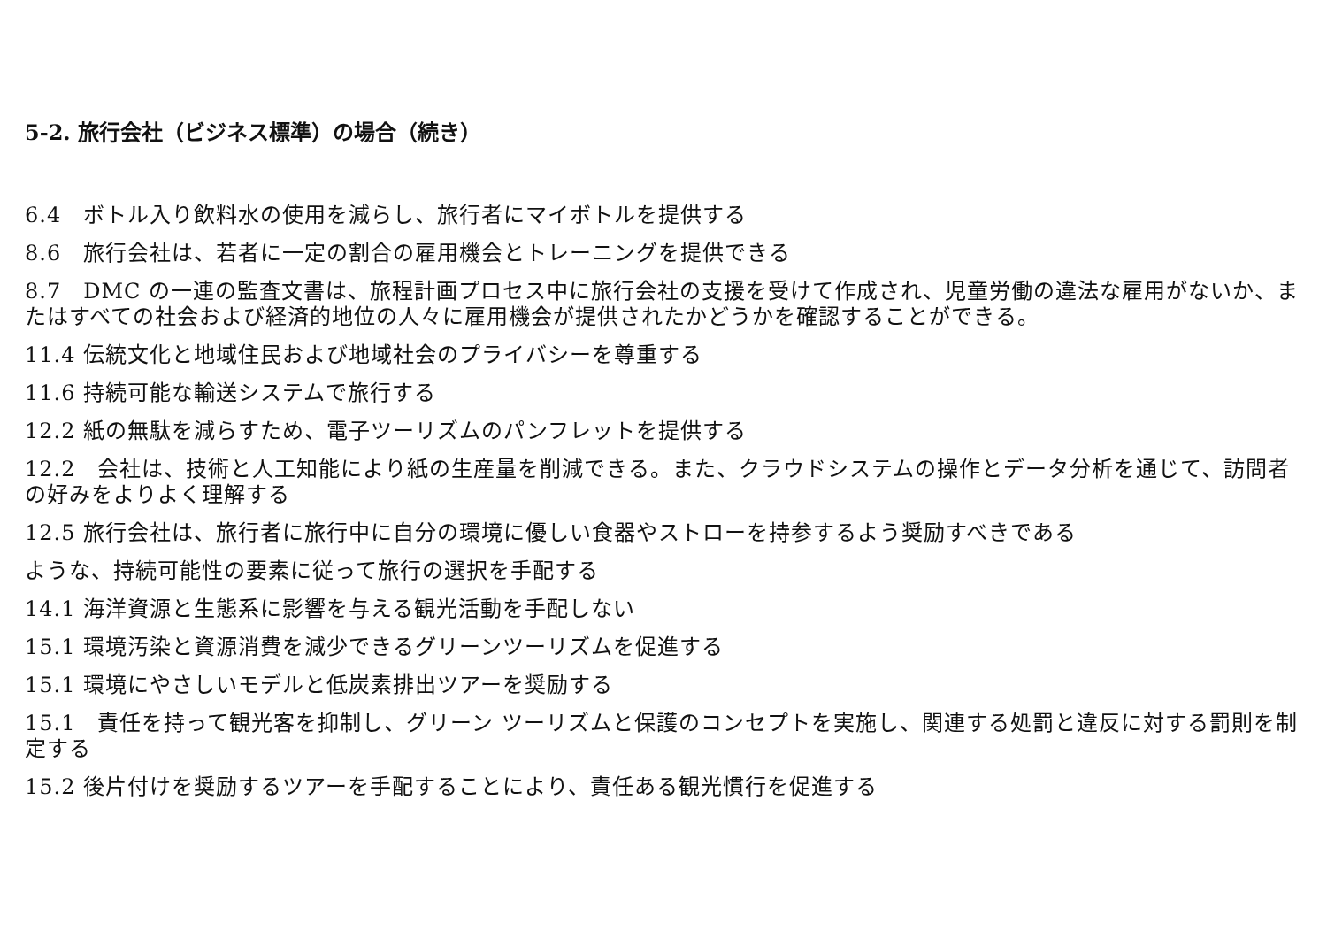5-2. 旅行会社（ビジネス標準）の場合（続き）
6.4　ボトル入り飲料水の使用を減らし、旅行者にマイボトルを提供する
8.6　旅行会社は、若者に一定の割合の雇用機会とトレーニングを提供できる
8.7　DMC の一連の監査文書は、旅程計画プロセス中に旅行会社の支援を受けて作成され、児童労働の違法な雇用がないか、またはすべての社会および経済的地位の人々に雇用機会が提供されたかどうかを確認することができる。
11.4 伝統文化と地域住民および地域社会のプライバシーを尊重する
11.6 持続可能な輸送システムで旅行する
12.2 紙の無駄を減らすため、電子ツーリズムのパンフレットを提供する
12.2　会社は、技術と人工知能により紙の生産量を削減できる。また、クラウドシステムの操作とデータ分析を通じて、訪問者の好みをよりよく理解する
12.5 旅行会社は、旅行者に旅行中に自分の環境に優しい食器やストローを持参するよう奨励すべきである
ような、持続可能性の要素に従って旅行の選択を手配する
14.1 海洋資源と生態系に影響を与える観光活動を手配しない
15.1 環境汚染と資源消費を減少できるグリーンツーリズムを促進する
15.1 環境にやさしいモデルと低炭素排出ツアーを奨励する
15.1　責任を持って観光客を抑制し、グリーン ツーリズムと保護のコンセプトを実施し、関連する処罰と違反に対する罰則を制定する
15.2 後片付けを奨励するツアーを手配することにより、責任ある観光慣行を促進する